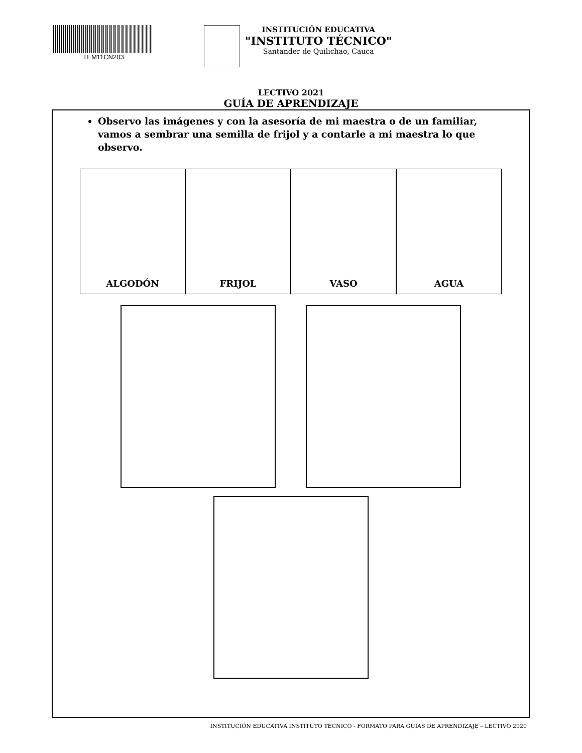TEM11CN203
INSTITUCIÓN EDUCATIVA
"INSTITUTO TÉCNICO"
Santander de Quilichao, Cauca
LECTIVO 2021
GUÍA DE APRENDIZAJE
Observo las imágenes y con la asesoría de mi maestra o de un familiar, vamos a sembrar una semilla de frijol y a contarle a mi maestra lo que observo.
ALGODÓN FRIJOL VASO AGUA
INSTITUCIÓN EDUCATIVA INSTITUTO TÉCNICO - FORMATO PARA GUÍAS DE APRENDIZAJE – LECTIVO 2020